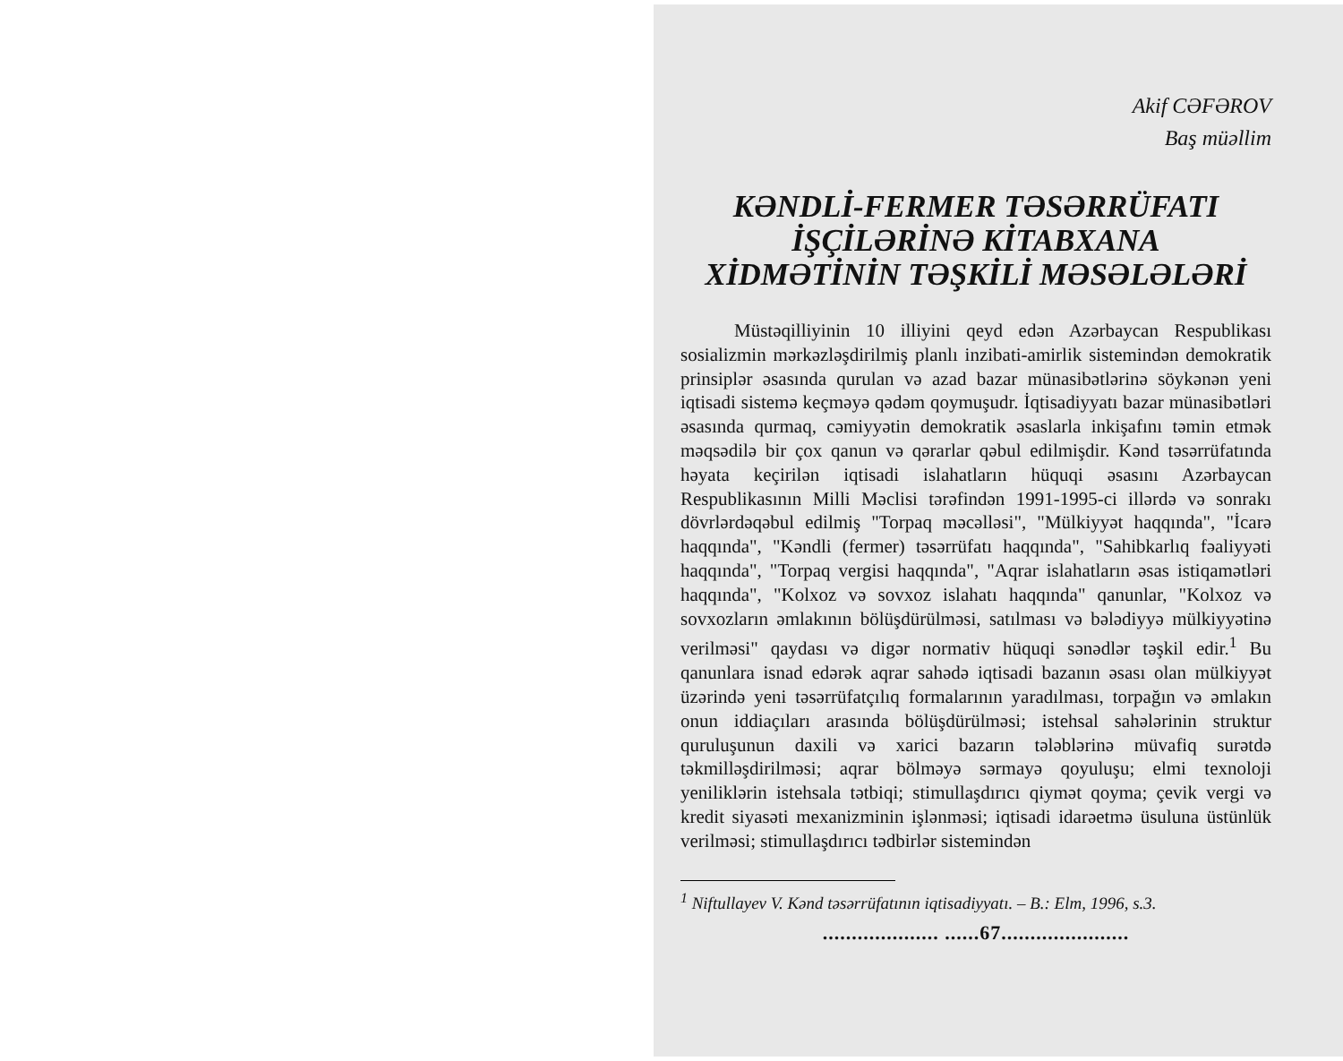Akif CƏFƏROV
Baş müəllim
KƏNDLİ-FERMER TƏSƏRRÜFATI
İŞÇİLƏRİNƏ KİTABXANA
XİDMƏTİNİN TƏŞKİLİ MƏSƏLƏLƏRİ
Müstəqilliyinin 10 illiyini qeyd edən Azərbaycan Respublikası sosializmin mərkəzləşdirilmiş planlı inzibati-amirlik sistemindən demokratik prinsiplər əsasında qurulan və azad bazar münasibətlərinə söykənən yeni iqtisadi sistemə keçməyə qədəm qoymuşudr. İqtisadiyyatı bazar münasibətləri əsasında qurmaq, cəmiyyətin demokratik əsaslarla inkişafını təmin etmək məqsədilə bir çox qanun və qərarlar qəbul edilmişdir. Kənd təsərrüfatında həyata keçirilən iqtisadi islahatların hüquqi əsasını Azərbaycan Respublikasının Milli Məclisi tərəfindən 1991-1995-ci illərdə və sonrakı dövrlərdəqəbul edilmiş "Torpaq məcəlləsi", "Mülkiyyət haqqında", "İcarə haqqında", "Kəndli (fermer) təsərrüfatı haqqında", "Sahibkarlıq fəaliyyəti haqqında", "Torpaq vergisi haqqında", "Aqrar islahatların əsas istiqamətləri haqqında", "Kolxoz və sovxoz islahatı haqqında" qanunlar, "Kolxoz və sovxozların əmlakının bölüşdürülməsi, satılması və bələdiyyə mülkiyyətinə verilməsi" qaydası və digər normativ hüquqi sənədlər təşkil edir.<sup>1</sup> Bu qanunlara isnad edərək aqrar sahədə iqtisadi bazanın əsası olan mülkiyyət üzərində yeni təsərrüfatçılıq formalarının yaradılması, torpağın və əmlakın onun iddiaçıları arasında bölüşdürülməsi; istehsal sahələrinin struktur quruluşunun daxili və xarici bazarın tələblərinə müvafiq surətdə təkmilləşdirilməsi; aqrar bölməyə sərmayə qoyuluşu; elmi texnoloji yeniliklərin istehsala tətbiqi; stimullaşdırıcı qiymət qoyma; çevik vergi və kredit siyasəti mexanizminin işlənməsi; iqtisadi idarəetmə üsuluna üstünlük verilməsi; stimullaşdırıcı tədbirlər sistemindən
<sup>1</sup> Niftullayev V. Kənd təsərrüfatının iqtisadiyyatı. – B.: Elm, 1996, s.3.
.................... ......67......................